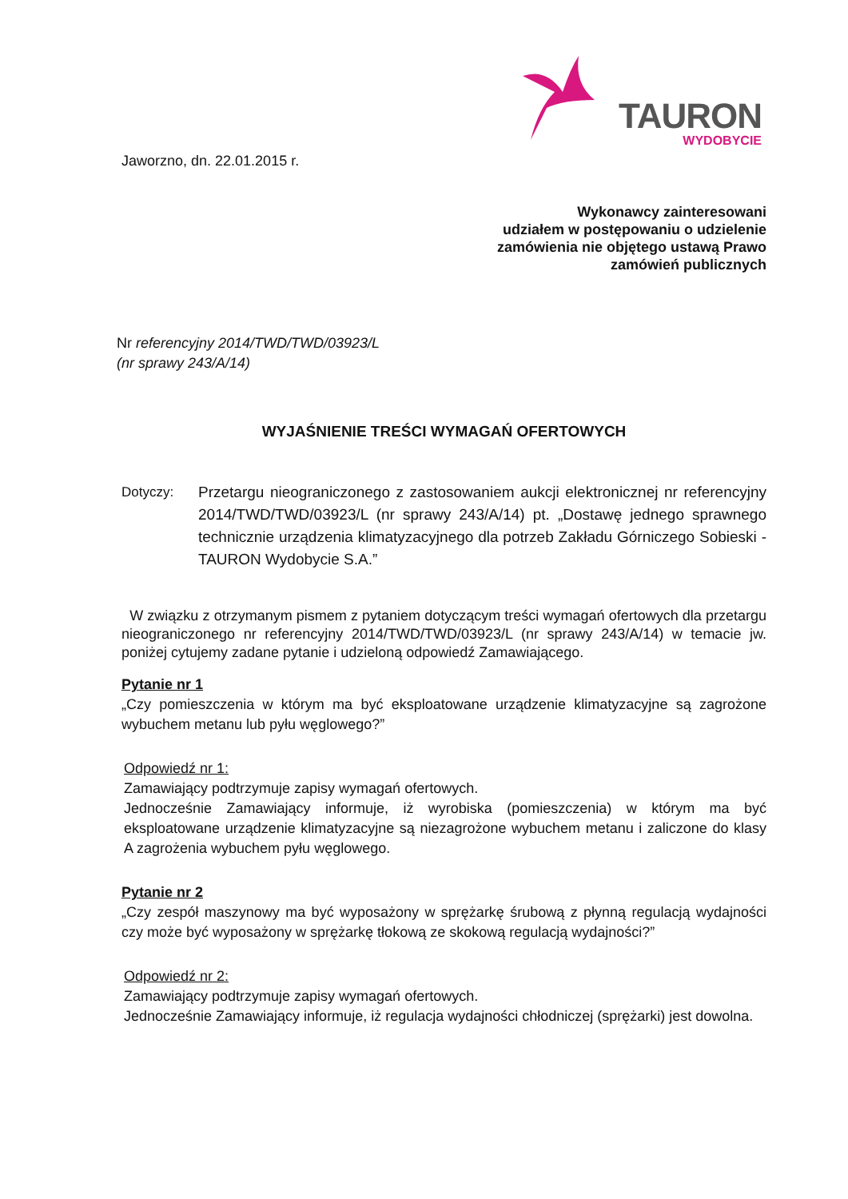TAURON
WYDOBYCIE
Jaworzno, dn. 22.01.2015 r.
Wykonawcy zainteresowani
udziałem w postępowaniu o udzielenie
zamówienia nie objętego ustawą Prawo
zamówień publicznych
Nr referencyjny 2014/TWD/TWD/03923/L
(nr sprawy 243/A/14)
WYJAŚNIENIE TREŚCI WYMAGAŃ OFERTOWYCH
Dotyczy: Przetargu nieograniczonego z zastosowaniem aukcji elektronicznej nr referencyjny 2014/TWD/TWD/03923/L (nr sprawy 243/A/14) pt. „Dostawę jednego sprawnego technicznie urządzenia klimatyzacyjnego dla potrzeb Zakładu Górniczego Sobieski - TAURON Wydobycie S.A.”
W związku z otrzymanym pismem z pytaniem dotyczącym treści wymagań ofertowych dla przetargu nieograniczonego nr referencyjny 2014/TWD/TWD/03923/L (nr sprawy 243/A/14) w temacie jw. poniżej cytujemy zadane pytanie i udzieloną odpowiedź Zamawiającego.
Pytanie nr 1
„Czy pomieszczenia w którym ma być eksploatowane urządzenie klimatyzacyjne są zagrożone wybuchem metanu lub pyłu węglowego?”
Odpowiedź nr 1:
Zamawiający podtrzymuje zapisy wymagań ofertowych.
Jednocześnie Zamawiający informuje, iż wyrobiska (pomieszczenia) w którym ma być eksploatowane urządzenie klimatyzacyjne są niezagrożone wybuchem metanu i zaliczone do klasy A zagrożenia wybuchem pyłu węglowego.
Pytanie nr 2
„Czy zespół maszynowy ma być wyposażony w sprężarkę śrubową z płynną regulacją wydajności czy może być wyposażony w sprężarkę tłokową ze skokową regulacją wydajności?”
Odpowiedź nr 2:
Zamawiający podtrzymuje zapisy wymagań ofertowych.
Jednocześnie Zamawiający informuje, iż regulacja wydajności chłodniczej (sprężarki) jest dowolna.